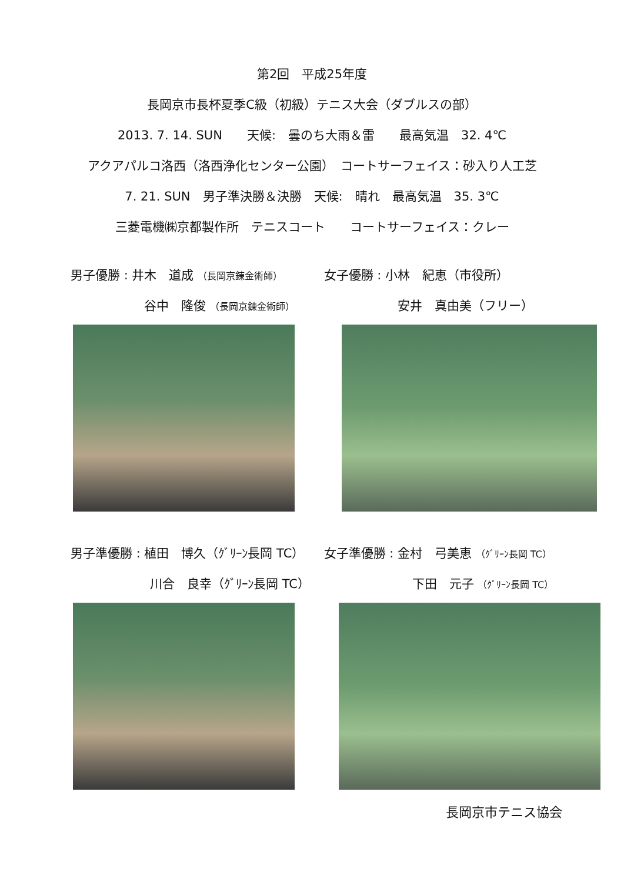第2回　平成25年度
長岡京市長杯夏季C級（初級）テニス大会（ダブルスの部）
2013. 7. 14. SUN　　天候:　曇のち大雨＆雷　　最高気温　32. 4℃
アクアパルコ洛西（洛西浄化センター公園）　コートサーフェイス：砂入り人工芝
7. 21. SUN　男子準決勝＆決勝　天候:　晴れ　最高気温　35. 3℃
三菱電機㈱京都製作所　テニスコート　　コートサーフェイス：クレー
男子優勝 : 井木　道成 （長岡京錬金術師）
谷中　隆俊 （長岡京錬金術師）
女子優勝 : 小林　紀恵（市役所）
安井　真由美（フリー）
男子準優勝 : 植田　博久（ｸﾞﾘｰﾝ長岡 TC）
川合　良幸（ｸﾞﾘｰﾝ長岡 TC）
女子準優勝 : 金村　弓美恵 （ｸﾞﾘｰﾝ長岡 TC）
下田　元子 （ｸﾞﾘｰﾝ長岡 TC）
長岡京市テニス協会